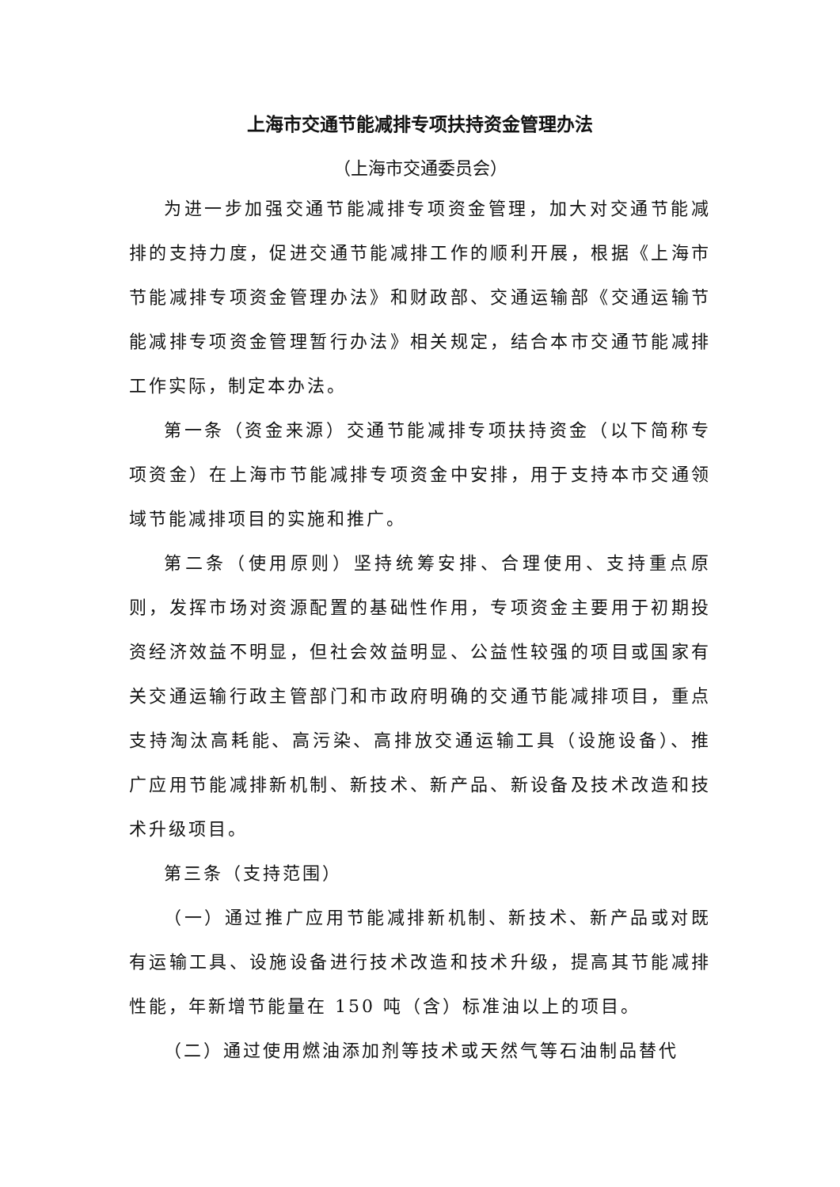上海市交通节能减排专项扶持资金管理办法
（上海市交通委员会）
为进一步加强交通节能减排专项资金管理，加大对交通节能减排的支持力度，促进交通节能减排工作的顺利开展，根据《上海市节能减排专项资金管理办法》和财政部、交通运输部《交通运输节能减排专项资金管理暂行办法》相关规定，结合本市交通节能减排工作实际，制定本办法。
第一条（资金来源）交通节能减排专项扶持资金（以下简称专项资金）在上海市节能减排专项资金中安排，用于支持本市交通领域节能减排项目的实施和推广。
第二条（使用原则）坚持统筹安排、合理使用、支持重点原则，发挥市场对资源配置的基础性作用，专项资金主要用于初期投资经济效益不明显，但社会效益明显、公益性较强的项目或国家有关交通运输行政主管部门和市政府明确的交通节能减排项目，重点支持淘汰高耗能、高污染、高排放交通运输工具（设施设备）、推广应用节能减排新机制、新技术、新产品、新设备及技术改造和技术升级项目。
第三条（支持范围）
（一）通过推广应用节能减排新机制、新技术、新产品或对既有运输工具、设施设备进行技术改造和技术升级，提高其节能减排性能，年新增节能量在 150 吨（含）标准油以上的项目。
（二）通过使用燃油添加剂等技术或天然气等石油制品替代